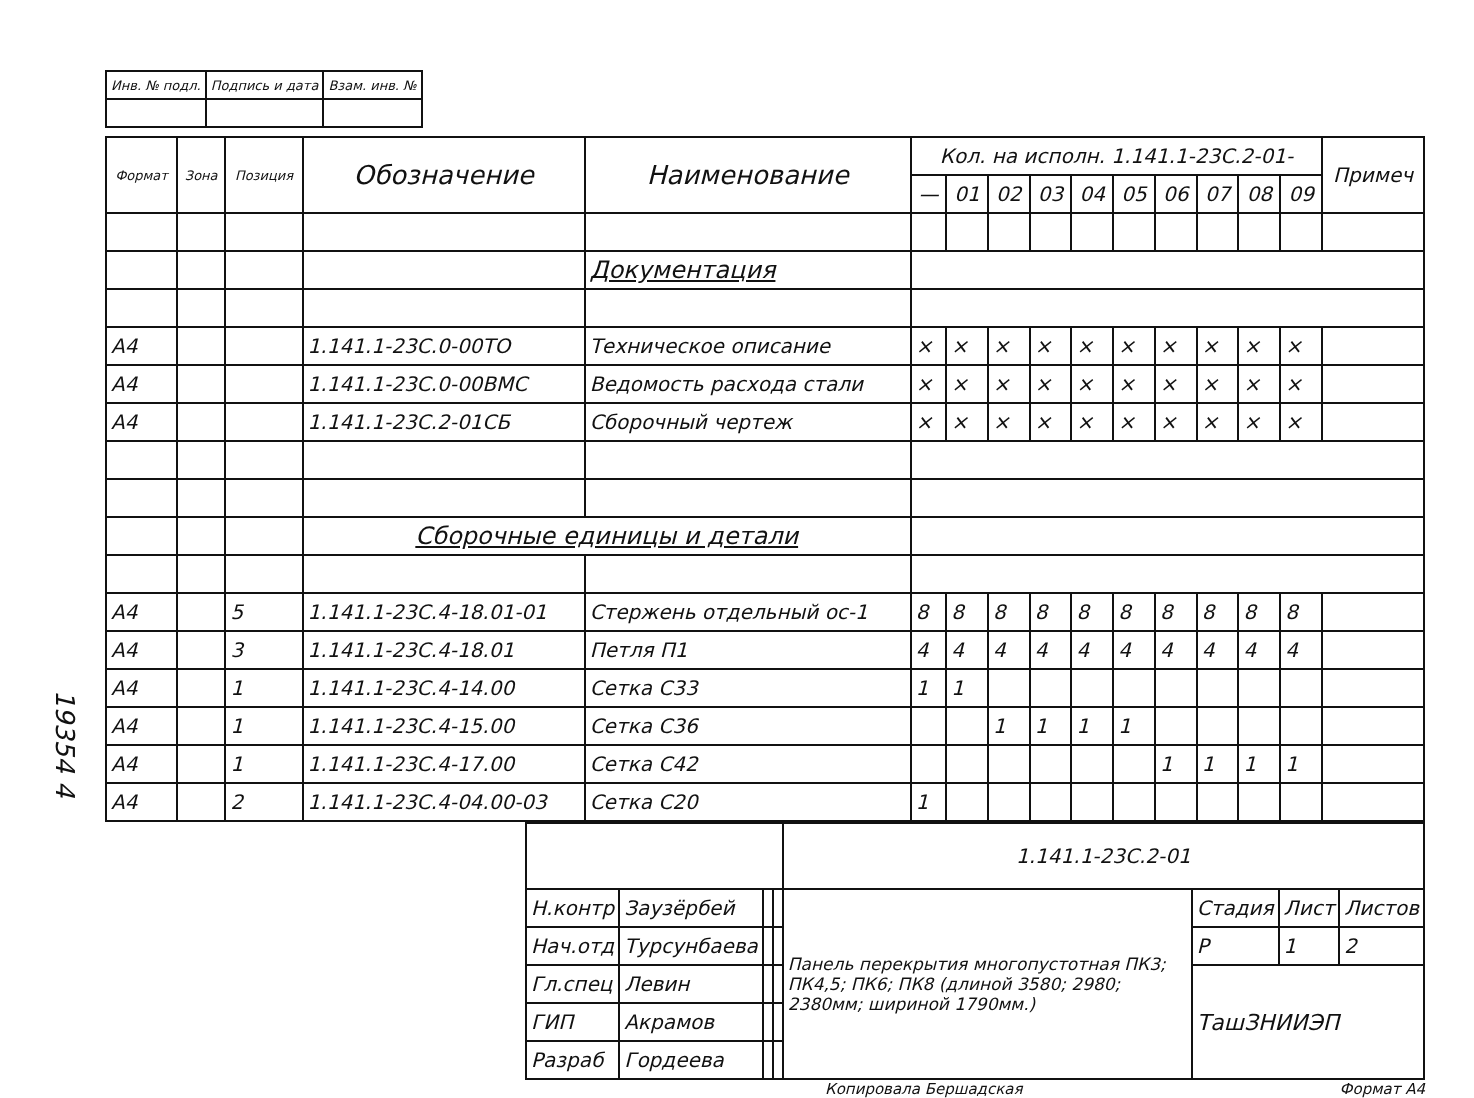19354 4
| Инв. № подл. | Подпись и дата | Взам. инв. № |
| Формат | Зона | Позиция | Обозначение | Наименование | Кол. на исполн. 1.141.1-23С.2-01- | | | | | | | | | | Примеч |
| --- | --- | --- | --- | --- | --- | --- | --- | --- | --- | --- | --- | --- | --- | --- | --- |
| | | | | | — | 01 | 02 | 03 | 04 | 05 | 06 | 07 | 08 | 09 | |
| | | | | Документация | | | | | | | | | | | |
| А4 | | | 1.141.1-23С.0-00ТО | Техническое описание | × | × | × | × | × | × | × | × | × | × | |
| А4 | | | 1.141.1-23С.0-00ВМС | Ведомость расхода стали | × | × | × | × | × | × | × | × | × | × | |
| А4 | | | 1.141.1-23С.2-01СБ | Сборочный чертеж | × | × | × | × | × | × | × | × | × | × | |
| | | | Сборочные единицы и детали | | | | | | | | | | | | |
| А4 | | 5 | 1.141.1-23С.4-18.01-01 | Стержень отдельный ос-1 | 8 | 8 | 8 | 8 | 8 | 8 | 8 | 8 | 8 | 8 | |
| А4 | | 3 | 1.141.1-23С.4-18.01 | Петля П1 | 4 | 4 | 4 | 4 | 4 | 4 | 4 | 4 | 4 | 4 | |
| А4 | | 1 | 1.141.1-23С.4-14.00 | Сетка С33 | 1 | 1 | | | | | | | | | |
| А4 | | 1 | 1.141.1-23С.4-15.00 | Сетка С36 | | | 1 | 1 | 1 | 1 | | | | | |
| А4 | | 1 | 1.141.1-23С.4-17.00 | Сетка С42 | | | | | | | 1 | 1 | 1 | 1 | |
| А4 | | 2 | 1.141.1-23С.4-04.00-03 | Сетка С20 | 1 | | | | | | | | | | |
| | | | | 1.141.1-23С.2-01 | | | |
| Н.контр | Заузёрбей | | | Панель перекрытия многопустотная ПК3; ПК4,5; ПК6; ПК8 (длиной 3580; 2980; 2380мм; шириной 1790мм.) | Стадия | Лист | Листов |
| Нач.отд | Турсунбаева | | | | Р | 1 | 2 |
| Гл.спец | Левин | | | | ТашЗНИИЭП | | |
| ГИП | Акрамов | | | | | | |
| Разраб | Гордеева | | | | | | |
Копировала Бершадская Формат А4